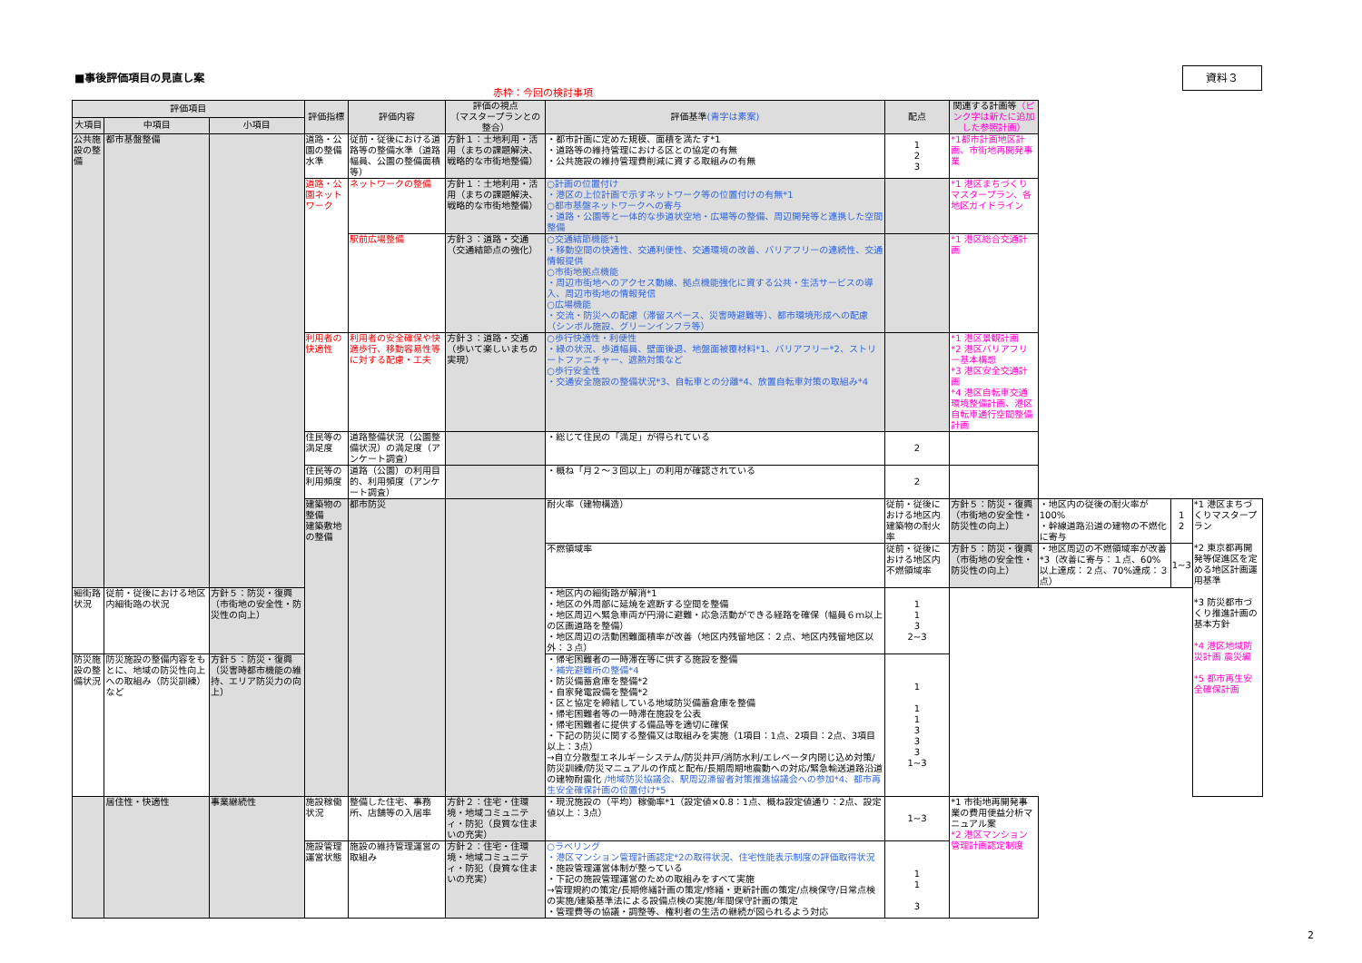■事後評価項目の見直し案 資料３
赤枠：今回の検討事項
| 評価項目 | | | 評価指標 | 評価内容 | 評価の視点 （マスタープランとの整合） | 評価基準 (青字は素案) | 配点 | 関連する計画等 （ピンク字は新たに追加した参照計画） | | | |
| --- | --- | --- | --- | --- | --- | --- | --- | --- | --- | --- | --- |
| 大項目 | 中項目 | 小項目 | | | | | | | | | |
| 公共施設の整備 | 都市基盤整備 | | 道路・公園の整備水準 | 従前・従後における道路等の整備水準（道路幅員、公園の整備面積等） | 方針１：土地利用・活用（まちの課題解決、戦略的な市街地整備） | ・都市計画に定めた規模、面積を満たす*1 ・道路等の維持管理における区との協定の有無 ・公共施設の維持管理費削減に資する取組みの有無 | 1 2 3 | *1都市計画地区計画、市街地再開発事業 | | | |
| | | | 道路・公園ネットワーク | ネットワークの整備 | 方針１：土地利用・活用（まちの課題解決、戦略的な市街地整備） | ○計画の位置付け ・港区の上位計画で示すネットワーク等の位置付けの有無*1 ○都市基盤ネットワークへの寄与 ・道路・公園等と一体的な歩道状空地・広場等の整備、周辺開発等と連携した空間整備 | | *1 港区まちづくりマスタープラン、各地区ガイドライン | | | |
| | | | | 駅前広場整備 | 方針３：道路・交通（交通結節点の強化） | ○交通結節機能*1 ・移動空間の快適性、交通利便性、交通環境の改善、バリアフリーの連続性、交通情報提供 ○市街地拠点機能 ・周辺市街地へのアクセス動線、拠点機能強化に資する公共・生活サービスの導入、周辺市街地の情報発信 ○広場機能 ・交流・防災への配慮（滞留スペース、災害時避難等）、都市環境形成への配慮（シンボル施設、グリーンインフラ等） | | *1 港区総合交通計画 | | | |
| | | | 利用者の快適性 | 利用者の安全確保や快適歩行、移動容易性等に対する配慮・工夫 | 方針３：道路・交通（歩いて楽しいまちの実現） | ○歩行快適性・利便性 ・緑の状況、歩道幅員、壁面後退、地盤面被覆材料*1、バリアフリー*2、ストリートファニチャー、遮熱対策など ○歩行安全性 ・交通安全施設の整備状況*3、自転車との分離*4、放置自転車対策の取組み*4 | | *1 港区景観計画 *2 港区バリアフリー基本構想 *3 港区安全交通計画 *4 港区自転車交通環境整備計画、港区自転車通行空間整備計画 | | | |
| | | | 住民等の満足度 | 道路整備状況（公園整備状況）の満足度（アンケート調査） | | ・総じて住民の「満足」が得られている | 2 | | | | |
| | | | 住民等の利用頻度 | 道路（公園）の利用目的、利用頻度（アンケート調査） | | ・概ね「月２～３回以上」の利用が確認されている | 2 | | | | |
| | | | 建築物の整備 建築敷地の整備 | 都市防災 | | 耐火率（建物構造） | 従前・従後における地区内建築物の耐火率 | 方針５：防災・復興（市街地の安全性・防災性の向上） | ・地区内の従後の耐火率が100% ・幹線道路沿道の建物の不燃化に寄与 | 1 2 | *1 港区まちづくりマスタープラン *2 東京都再開発等促進区を定める地区計画運用基準 *3 防災都市づくり推進計画の基本方針 *4 港区地域防災計画 震災編 *5 都市再生安全確保計画 |
| | | | | | | 不燃領域率 | 従前・従後における地区内不燃領域率 | 方針５：防災・復興（市街地の安全性・防災性の向上） | ・地区周辺の不燃領域率が改善*3（改善に寄与：１点、60%以上達成：２点、70%達成：３点） | 1~3 | |
| 細街路状況 | 従前・従後における地区内細街路の状況 | 方針５：防災・復興（市街地の安全性・防災性の向上） | | | | ・地区内の細街路が解消*1 ・地区の外周部に延焼を遮断する空間を整備 ・地区周辺へ緊急車両が円滑に避難・応急活動ができる経路を確保（幅員６ｍ以上の区画道路を整備） ・地区周辺の活動困難面積率が改善（地区内残留地区：２点、地区内残留地区以外：３点） | 1 1 3 2~3 | | | | |
| 防災施設の整備状況 | 防災施設の整備内容をもとに、地域の防災性向上への取組み（防災訓練）など | 方針５：防災・復興（災害時都市機能の維持、エリア防災力の向上） | | | | ・帰宅困難者の一時滞在等に供する施設を整備 ・補完避難所の整備*4 ・防災備蓄倉庫を整備*2 ・自家発電設備を整備*2 ・区と協定を締結している地域防災備蓄倉庫を整備 ・帰宅困難者等の一時滞在施設を公表 ・帰宅困難者に提供する備品等を適切に確保 ・下記の防災に関する整備又は取組みを実施（1項目：1点、2項目：2点、3項目以上：3点） →自立分散型エネルギーシステム/防災井戸/消防水利/エレベータ内閉じ込め対策/防災訓練/防災マニュアルの作成と配布/長期周期地震動への対応/緊急輸送道路沿道の建物耐震化 /地域防災協議会、駅周辺滞留者対策推進協議会への参加*4、都市再生安全確保計画の位置付け*5 | 1 1 1 3 3 3 1~3 | | | | |
| | 居住性・快適性 | 事業継続性 | 施設稼働状況 | 整備した住宅、事務所、店舗等の入居率 | 方針２：住宅・住環境・地域コミュニティ・防犯（良質な住まいの充実） | ・現況施設の（平均）稼働率*1（設定値×0.8：1点、概ね設定値通り：2点、設定値以上：3点） | 1~3 | *1 市街地再開発事業の費用便益分析マニュアル案 *2 港区マンション管理計画認定制度 | | | |
| | | | 施設管理運営状態 | 施設の維持管理運営の取組み | 方針２：住宅・住環境・地域コミュニティ・防犯（良質な住まいの充実） | ○ラベリング ・港区マンション管理計画認定*2の取得状況、住宅性能表示制度の評価取得状況 ・施設管理運営体制が整っている ・下記の施設管理運営のための取組みをすべて実施 →管理規約の策定/長期修繕計画の策定/修繕・更新計画の策定/点検保守/日常点検の実施/建築基準法による設備点検の実施/年間保守計画の策定 ・管理費等の協議・調整等、権利者の生活の継続が図られるよう対応 | 1 1 3 | | | | |
2